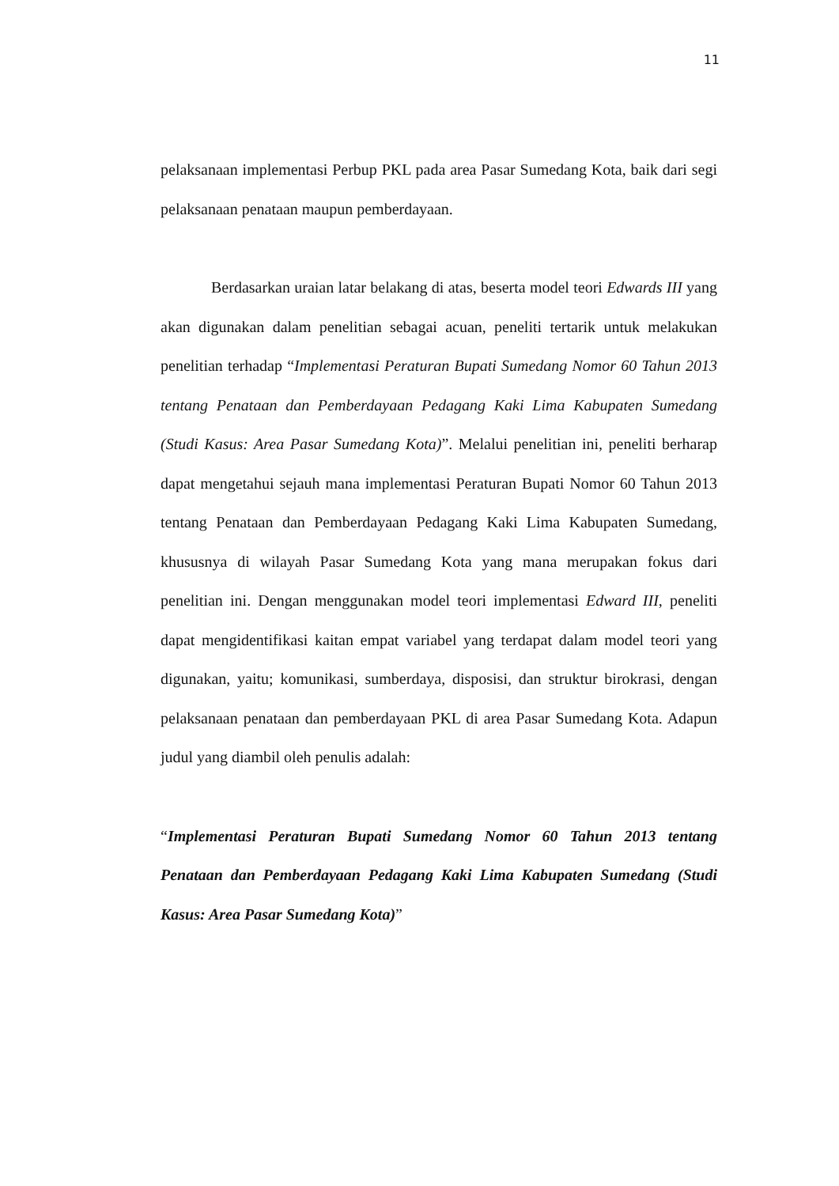11
pelaksanaan implementasi Perbup PKL pada area Pasar Sumedang Kota, baik dari segi pelaksanaan penataan maupun pemberdayaan.
Berdasarkan uraian latar belakang di atas, beserta model teori Edwards III yang akan digunakan dalam penelitian sebagai acuan, peneliti tertarik untuk melakukan penelitian terhadap “Implementasi Peraturan Bupati Sumedang Nomor 60 Tahun 2013 tentang Penataan dan Pemberdayaan Pedagang Kaki Lima Kabupaten Sumedang (Studi Kasus: Area Pasar Sumedang Kota)”. Melalui penelitian ini, peneliti berharap dapat mengetahui sejauh mana implementasi Peraturan Bupati Nomor 60 Tahun 2013 tentang Penataan dan Pemberdayaan Pedagang Kaki Lima Kabupaten Sumedang, khususnya di wilayah Pasar Sumedang Kota yang mana merupakan fokus dari penelitian ini. Dengan menggunakan model teori implementasi Edward III, peneliti dapat mengidentifikasi kaitan empat variabel yang terdapat dalam model teori yang digunakan, yaitu; komunikasi, sumberdaya, disposisi, dan struktur birokrasi, dengan pelaksanaan penataan dan pemberdayaan PKL di area Pasar Sumedang Kota. Adapun judul yang diambil oleh penulis adalah:
“Implementasi Peraturan Bupati Sumedang Nomor 60 Tahun 2013 tentang Penataan dan Pemberdayaan Pedagang Kaki Lima Kabupaten Sumedang (Studi Kasus: Area Pasar Sumedang Kota)”